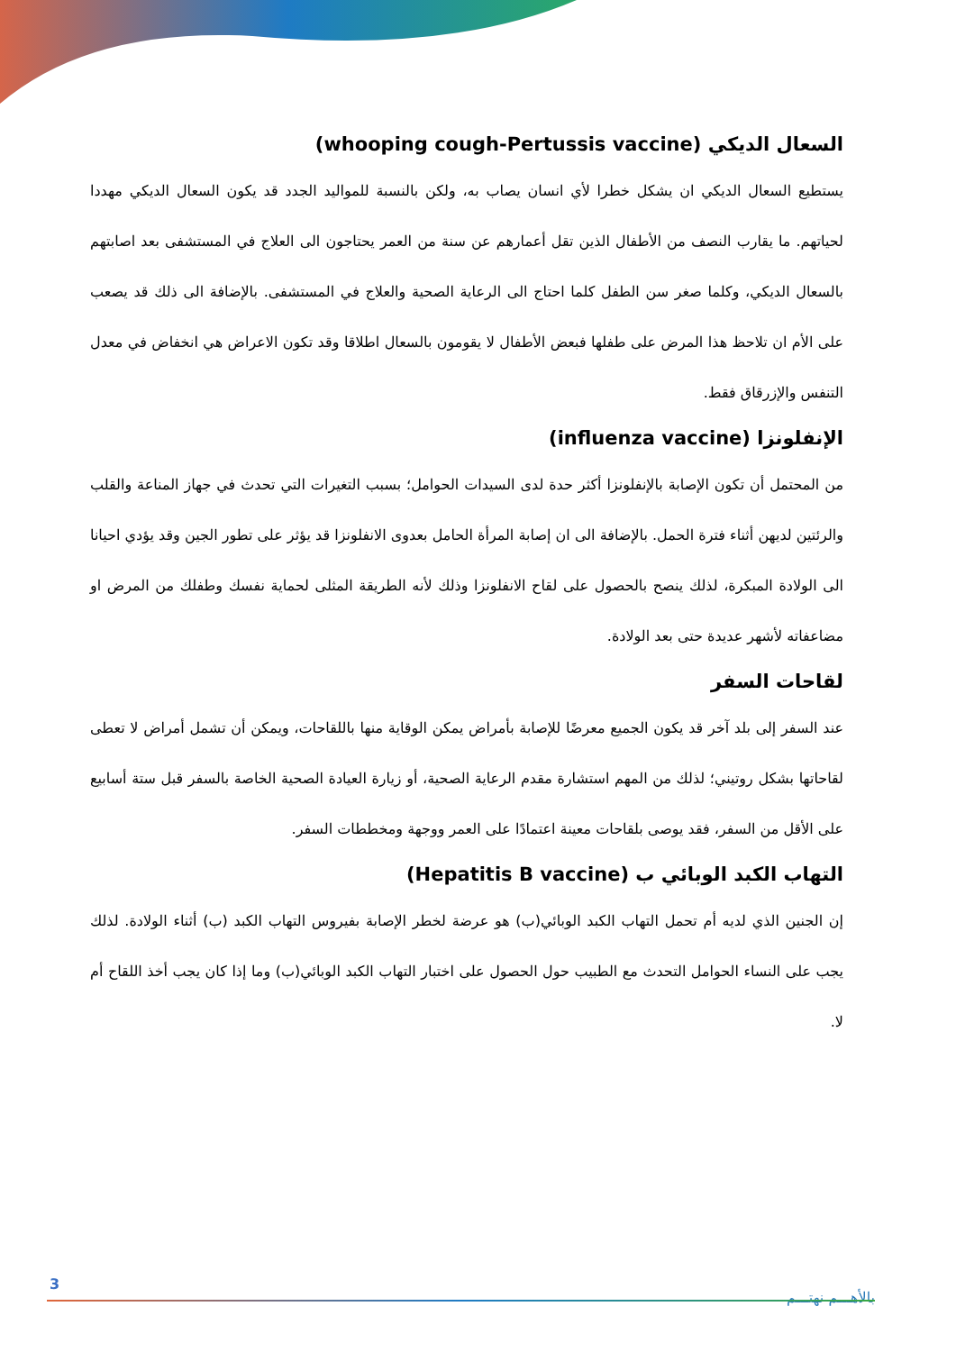السعال الديكي (whooping cough-Pertussis vaccine)
يستطيع السعال الديكي ان يشكل خطرا لأي انسان يصاب به، ولكن بالنسبة للمواليد الجدد قد يكون السعال الديكي مهددا لحياتهم. ما يقارب النصف من الأطفال الذين تقل أعمارهم عن سنة من العمر يحتاجون الى العلاج في المستشفى بعد اصابتهم بالسعال الديكي، وكلما صغر سن الطفل كلما احتاج الى الرعاية الصحية والعلاج في المستشفى. بالإضافة الى ذلك قد يصعب على الأم ان تلاحظ هذا المرض على طفلها فبعض الأطفال لا يقومون بالسعال اطلاقا وقد تكون الاعراض هي انخفاض في معدل التنفس والإزرقاق فقط.
الإنفلونزا (influenza vaccine)
من المحتمل أن تكون الإصابة بالإنفلونزا أكثر حدة لدى السيدات الحوامل؛ بسبب التغيرات التي تحدث في جهاز المناعة والقلب والرئتين لديهن أثناء فترة الحمل. بالإضافة الى ان إصابة المرأة الحامل بعدوى الانفلونزا قد يؤثر على تطور الجين وقد يؤدي احيانا الى الولادة المبكرة، لذلك ينصح بالحصول على لقاح الانفلونزا وذلك لأنه الطريقة المثلى لحماية نفسك وطفلك من المرض او مضاعفاته لأشهر عديدة حتى بعد الولادة.
لقاحات السفر
عند السفر إلى بلد آخر قد يكون الجميع معرضًا للإصابة بأمراض يمكن الوقاية منها باللقاحات، ويمكن أن تشمل أمراض لا تعطى لقاحاتها بشكل روتيني؛ لذلك من المهم استشارة مقدم الرعاية الصحية، أو زيارة العيادة الصحية الخاصة بالسفر قبل ستة أسابيع على الأقل من السفر، فقد يوصى بلقاحات معينة اعتمادًا على العمر ووجهة ومخططات السفر.
التهاب الكبد الوبائي ب (Hepatitis B vaccine)
إن الجنين الذي لديه أم تحمل التهاب الكبد الوبائي(ب) هو عرضة لخطر الإصابة بفيروس التهاب الكبد (ب) أثناء الولادة. لذلك يجب على النساء الحوامل التحدث مع الطبيب حول الحصول على اختبار التهاب الكبد الوبائي(ب) وما إذا كان يجب أخذ اللقاح أم لا.
3
بالأهـــم نهتـــم